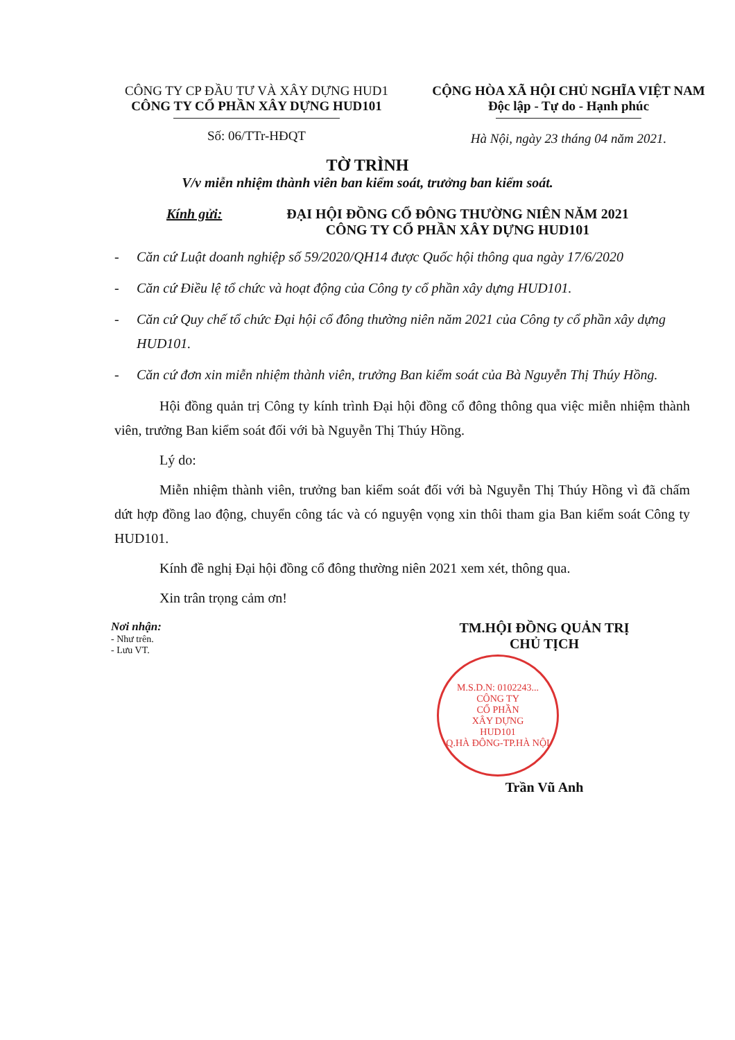CÔNG TY CP ĐẦU TƯ VÀ XÂY DỰNG HUD1
CÔNG TY CỔ PHẦN XÂY DỰNG HUD101
Số: 06/TTr-HĐQT
CỘNG HÒA XÃ HỘI CHỦ NGHĨA VIỆT NAM
Độc lập - Tự do - Hạnh phúc
Hà Nội, ngày 23 tháng 04 năm 2021.
TỜ TRÌNH
V/v miễn nhiệm thành viên ban kiểm soát, trưởng ban kiểm soát.
Kính gửi: ĐẠI HỘI ĐỒNG CỔ ĐÔNG THƯỜNG NIÊN NĂM 2021
CÔNG TY CỔ PHẦN XÂY DỰNG HUD101
- Căn cứ Luật doanh nghiệp số 59/2020/QH14 được Quốc hội thông qua ngày 17/6/2020
- Căn cứ Điều lệ tổ chức và hoạt động của Công ty cổ phần xây dựng HUD101.
- Căn cứ Quy chế tổ chức Đại hội cổ đông thường niên năm 2021 của Công ty cổ phần xây dựng HUD101.
- Căn cứ đơn xin miễn nhiệm thành viên, trưởng Ban kiểm soát của Bà Nguyễn Thị Thúy Hồng.
Hội đồng quản trị Công ty kính trình Đại hội đồng cổ đông thông qua việc miễn nhiệm thành viên, trưởng Ban kiểm soát đối với bà Nguyễn Thị Thúy Hồng.
Lý do:
Miễn nhiệm thành viên, trưởng ban kiểm soát đối với bà Nguyễn Thị Thúy Hồng vì đã chấm dứt hợp đồng lao động, chuyển công tác và có nguyện vọng xin thôi tham gia Ban kiểm soát Công ty HUD101.
Kính đề nghị Đại hội đồng cổ đông thường niên 2021 xem xét, thông qua.
Xin trân trọng cảm ơn!
Nơi nhận:
- Như trên.
- Lưu VT.
TM.HỘI ĐỒNG QUẢN TRỊ
CHỦ TỊCH
M.S.D.N: 0102243...
CÔNG TY
CỔ PHẦN
XÂY DỰNG
HUD101
Q.HÀ ĐÔNG-TP.HÀ NỘI
Trần Vũ Anh